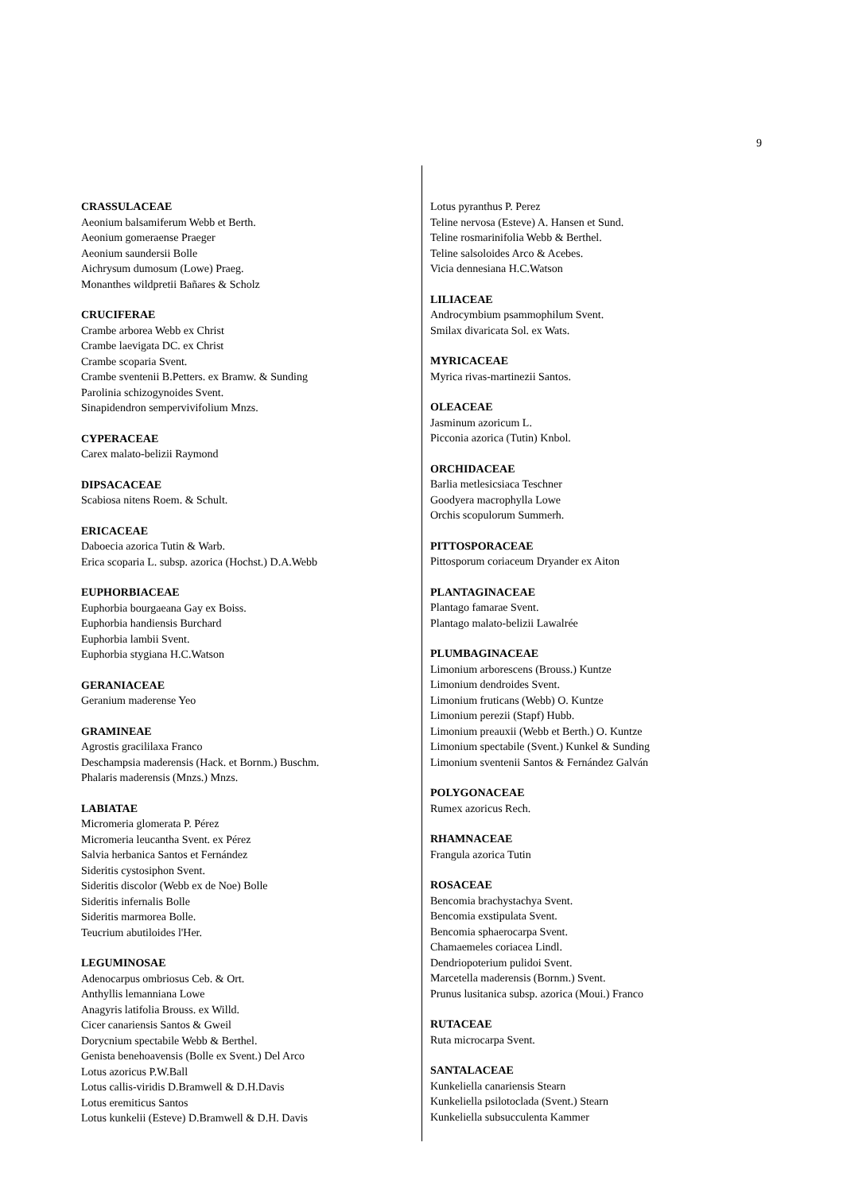9
CRASSULACEAE
Aeonium balsamiferum Webb et Berth.
Aeonium gomeraense Praeger
Aeonium saundersii Bolle
Aichrysum dumosum (Lowe) Praeg.
Monanthes wildpretii Bañares & Scholz
CRUCIFERAE
Crambe arborea Webb ex Christ
Crambe laevigata DC. ex Christ
Crambe scoparia Svent.
Crambe sventenii B.Petters. ex Bramw. & Sunding
Parolinia schizogynoides Svent.
Sinapidendron sempervivifolium Mnzs.
CYPERACEAE
Carex malato-belizii Raymond
DIPSACACEAE
Scabiosa nitens Roem. & Schult.
ERICACEAE
Daboecia azorica Tutin & Warb.
Erica scoparia L. subsp. azorica (Hochst.) D.A.Webb
EUPHORBIACEAE
Euphorbia bourgaeana Gay ex Boiss.
Euphorbia handiensis Burchard
Euphorbia lambii Svent.
Euphorbia stygiana H.C.Watson
GERANIACEAE
Geranium maderense Yeo
GRAMINEAE
Agrostis gracililaxa Franco
Deschampsia maderensis (Hack. et Bornm.) Buschm.
Phalaris maderensis (Mnzs.) Mnzs.
LABIATAE
Micromeria glomerata P. Pérez
Micromeria leucantha Svent. ex Pérez
Salvia herbanica Santos et Fernández
Sideritis cystosiphon Svent.
Sideritis discolor (Webb ex de Noe) Bolle
Sideritis infernalis Bolle
Sideritis marmorea Bolle.
Teucrium abutiloides l'Her.
LEGUMINOSAE
Adenocarpus ombriosus Ceb. & Ort.
Anthyllis lemanniana Lowe
Anagyris latifolia Brouss. ex Willd.
Cicer canariensis Santos & Gweil
Dorycnium spectabile Webb & Berthel.
Genista benehoavensis (Bolle ex Svent.) Del Arco
Lotus azoricus P.W.Ball
Lotus callis-viridis D.Bramwell & D.H.Davis
Lotus eremiticus Santos
Lotus kunkelii (Esteve) D.Bramwell & D.H. Davis
Lotus pyranthus P. Perez
Teline nervosa (Esteve) A. Hansen et Sund.
Teline rosmarinifolia Webb & Berthel.
Teline salsoloides Arco & Acebes.
Vicia dennesiana H.C.Watson
LILIACEAE
Androcymbium psammophilum Svent.
Smilax divaricata Sol. ex Wats.
MYRICACEAE
Myrica rivas-martinezii Santos.
OLEACEAE
Jasminum azoricum L.
Picconia azorica (Tutin) Knbol.
ORCHIDACEAE
Barlia metlesicsiaca Teschner
Goodyera macrophylla Lowe
Orchis scopulorum Summerh.
PITTOSPORACEAE
Pittosporum coriaceum Dryander ex Aiton
PLANTAGINACEAE
Plantago famarae Svent.
Plantago malato-belizii Lawalrée
PLUMBAGINACEAE
Limonium arborescens (Brouss.) Kuntze
Limonium dendroides Svent.
Limonium fruticans (Webb) O. Kuntze
Limonium perezii (Stapf) Hubb.
Limonium preauxii (Webb et Berth.) O. Kuntze
Limonium spectabile (Svent.) Kunkel & Sunding
Limonium sventenii Santos & Fernández Galván
POLYGONACEAE
Rumex azoricus Rech.
RHAMNACEAE
Frangula azorica Tutin
ROSACEAE
Bencomia brachystachya Svent.
Bencomia exstipulata Svent.
Bencomia sphaerocarpa Svent.
Chamaemeles coriacea Lindl.
Dendriopoterium pulidoi Svent.
Marcetella maderensis (Bornm.) Svent.
Prunus lusitanica subsp. azorica (Moui.) Franco
RUTACEAE
Ruta microcarpa Svent.
SANTALACEAE
Kunkeliella canariensis Stearn
Kunkeliella psilotoclada (Svent.) Stearn
Kunkeliella subsucculenta Kammer